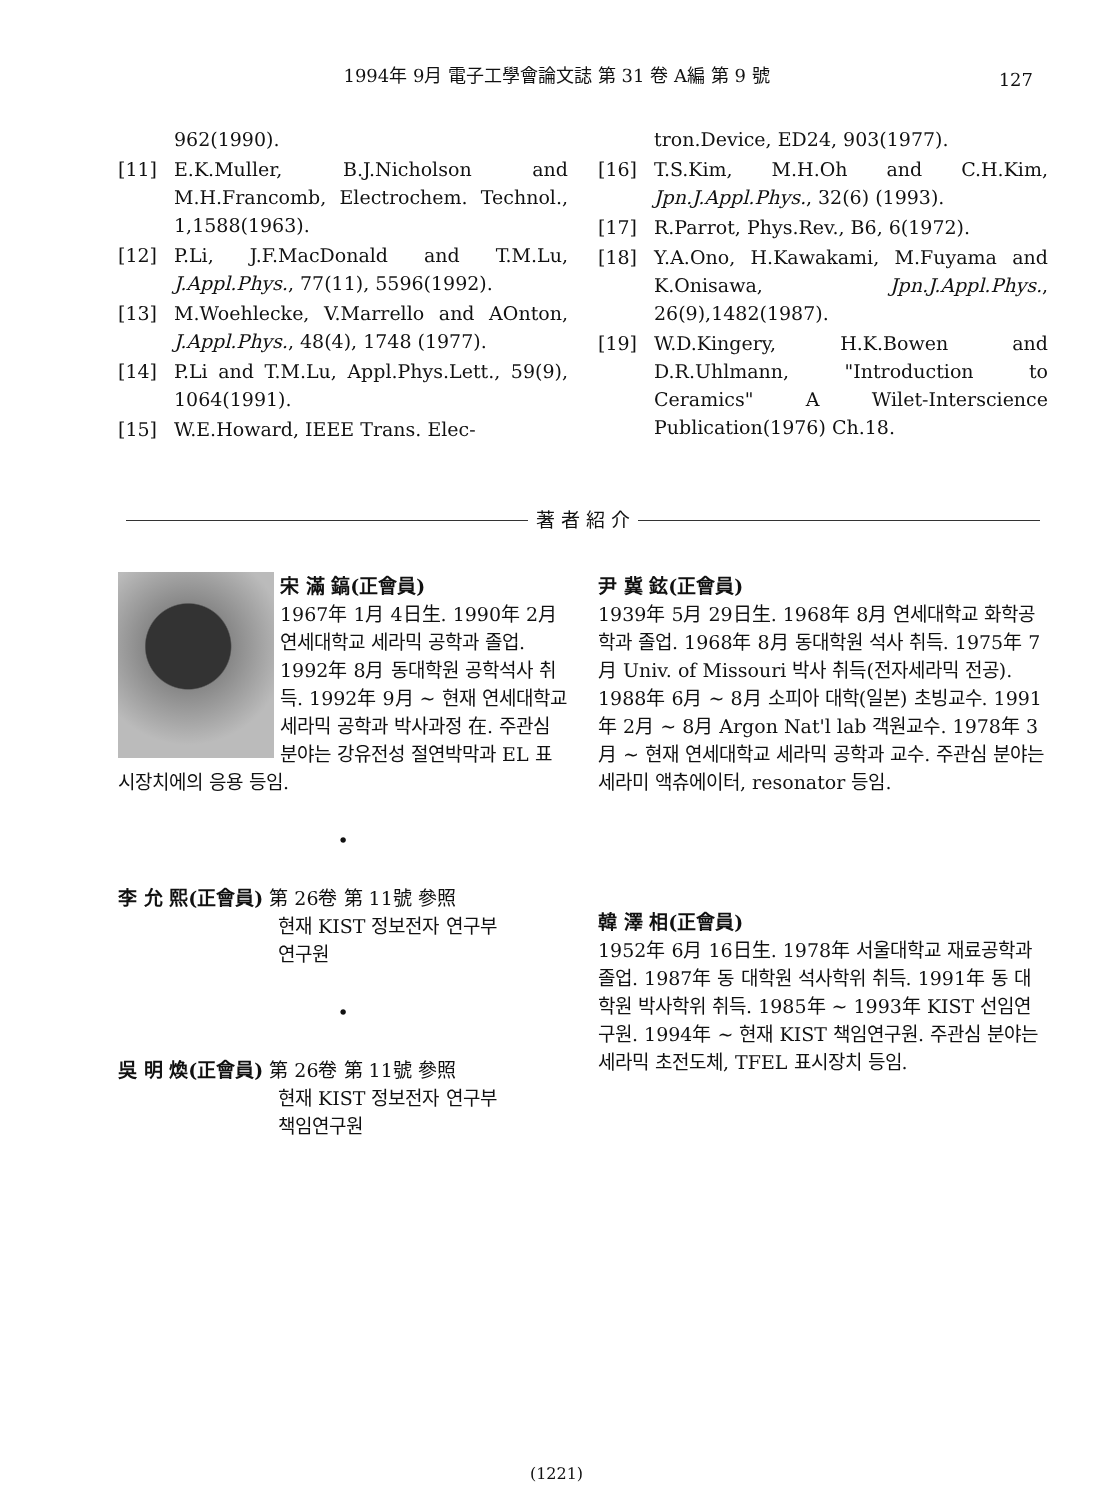1994年 9月 電子工學會論文誌 第 31 卷 A編 第 9 號 127
962(1990).
[11] E.K.Muller, B.J.Nicholson and M.H.Francomb, Electrochem. Technol., 1,1588(1963).
[12] P.Li, J.F.MacDonald and T.M.Lu, J.Appl.Phys., 77(11), 5596(1992).
[13] M.Woehlecke, V.Marrello and AOnton, J.Appl.Phys., 48(4), 1748 (1977).
[14] P.Li and T.M.Lu, Appl.Phys.Lett., 59(9), 1064(1991).
[15] W.E.Howard, IEEE Trans. Elec-
tron.Device, ED24, 903(1977).
[16] T.S.Kim, M.H.Oh and C.H.Kim, Jpn.J.Appl.Phys., 32(6) (1993).
[17] R.Parrot, Phys.Rev., B6, 6(1972).
[18] Y.A.Ono, H.Kawakami, M.Fuyama and K.Onisawa, Jpn.J.Appl.Phys., 26(9),1482(1987).
[19] W.D.Kingery, H.K.Bowen and D.R.Uhlmann, "Introduction to Ceramics" A Wilet-Interscience Publication(1976) Ch.18.
著 者 紹 介
宋 滿 鎬(正會員)
1967年 1月 4日生. 1990年 2月 연세대학교 세라믹 공학과 졸업. 1992年 8月 동대학원 공학석사 취득. 1992年 9月 ~ 현재 연세대학교 세라믹 공학과 박사과정 在. 주관심 분야는 강유전성 절연박막과 EL 표시장치에의 응용 등임.
•
李 允 熙(正會員) 第 26卷 第 11號 參照
현재 KIST 정보전자 연구부
연구원
•
吳 明 煥(正會員) 第 26卷 第 11號 參照
현재 KIST 정보전자 연구부
책임연구원
尹 冀 鉉(正會員)
1939年 5月 29日生. 1968年 8月 연세대학교 화학공학과 졸업. 1968年 8月 동대학원 석사 취득. 1975年 7月 Univ. of Missouri 박사 취득(전자세라믹 전공). 1988年 6月 ~ 8月 소피아 대학(일본) 초빙교수. 1991年 2月 ~ 8月 Argon Nat'l lab 객원교수. 1978年 3月 ~ 현재 연세대학교 세라믹 공학과 교수. 주관심 분야는 세라미 액츄에이터, resonator 등임.
韓 澤 相(正會員)
1952年 6月 16日生. 1978年 서울대학교 재료공학과 졸업. 1987年 동 대학원 석사학위 취득. 1991年 동 대학원 박사학위 취득. 1985年 ~ 1993年 KIST 선임연구원. 1994年 ~ 현재 KIST 책임연구원. 주관심 분야는 세라믹 초전도체, TFEL 표시장치 등임.
(1221)